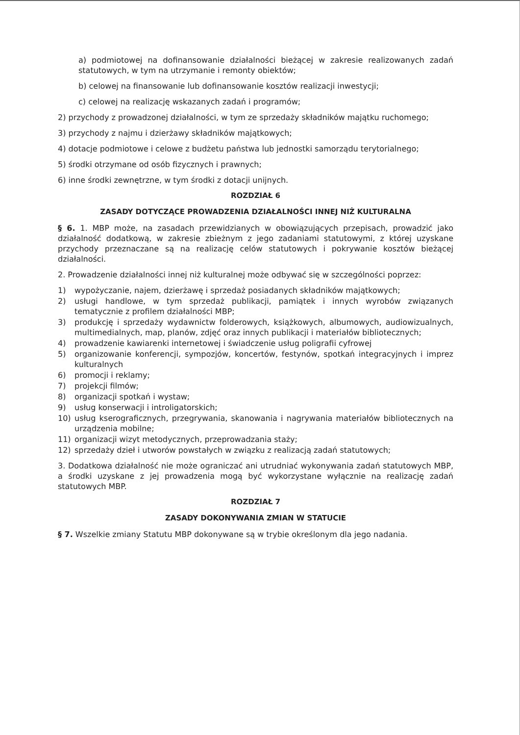a) podmiotowej na dofinansowanie działalności bieżącej w zakresie realizowanych zadań statutowych, w tym na utrzymanie i remonty obiektów;
b) celowej na finansowanie lub dofinansowanie kosztów realizacji inwestycji;
c) celowej na realizację wskazanych zadań i programów;
2) przychody z prowadzonej działalności, w tym ze sprzedaży składników majątku ruchomego;
3) przychody z najmu i dzierżawy składników majątkowych;
4) dotacje podmiotowe i celowe z budżetu państwa lub jednostki samorządu terytorialnego;
5) środki otrzymane od osób fizycznych i prawnych;
6) inne środki zewnętrzne, w tym środki z dotacji unijnych.
ROZDZIAŁ 6
ZASADY DOTYCZĄCE PROWADZENIA DZIAŁALNOŚCI INNEJ NIŻ KULTURALNA
§ 6. 1. MBP może, na zasadach przewidzianych w obowiązujących przepisach, prowadzić jako działalność dodatkową, w zakresie zbieżnym z jego zadaniami statutowymi, z której uzyskane przychody przeznaczane są na realizację celów statutowych i pokrywanie kosztów bieżącej działalności.
2. Prowadzenie działalności innej niż kulturalnej może odbywać się w szczególności poprzez:
1) wypożyczanie, najem, dzierżawę i sprzedaż posiadanych składników majątkowych;
2) usługi handlowe, w tym sprzedaż publikacji, pamiątek i innych wyrobów związanych tematycznie z profilem działalności MBP;
3) produkcję i sprzedaży wydawnictw folderowych, książkowych, albumowych, audiowizualnych, multimedialnych, map, planów, zdjęć oraz innych publikacji i materiałów bibliotecznych;
4) prowadzenie kawiarenki internetowej i świadczenie usług poligrafii cyfrowej
5) organizowanie konferencji, sympozjów, koncertów, festynów, spotkań integracyjnych i imprez kulturalnych
6) promocji i reklamy;
7) projekcji filmów;
8) organizacji spotkań i wystaw;
9) usług konserwacji i introligatorskich;
10) usług kserograficznych, przegrywania, skanowania i nagrywania materiałów bibliotecznych na urządzenia mobilne;
11) organizacji wizyt metodycznych, przeprowadzania staży;
12) sprzedaży dzieł i utworów powstałych w związku z realizacją zadań statutowych;
3. Dodatkowa działalność nie może ograniczać ani utrudniać wykonywania zadań statutowych MBP, a środki uzyskane z jej prowadzenia mogą być wykorzystane wyłącznie na realizację zadań statutowych MBP.
ROZDZIAŁ 7
ZASADY DOKONYWANIA ZMIAN W STATUCIE
§ 7. Wszelkie zmiany Statutu MBP dokonywane są w trybie określonym dla jego nadania.